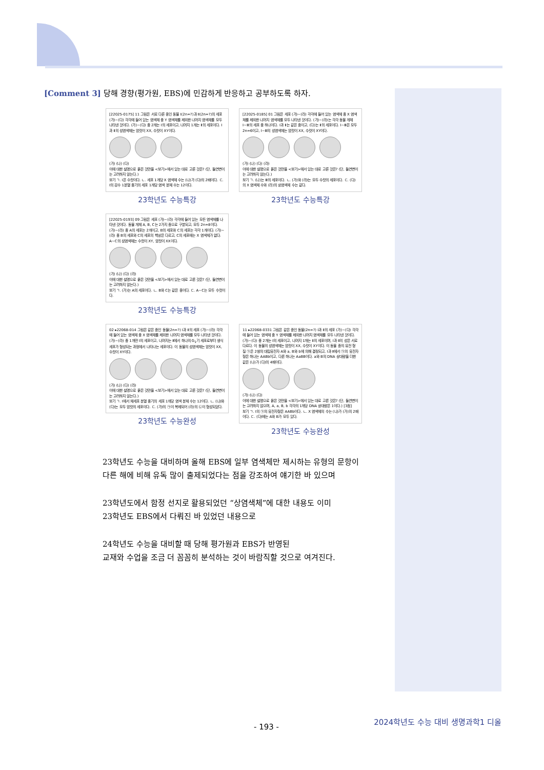[Comment 3] 당해 경향(평가원, EBS)에 민감하게 반응하고 공부하도록 하자.
[22025-0175] 11 그림은 서로 다른 종인 동물 Ⅰ(2n=?)과 Ⅱ(2n=?)의 세포 (가)~(다) 각각에 들어 있는 염색체 중 Y 염색체를 제외한 나머지 염색체를 모두 나타낸 것이다. (가)~(다) 중 2개는 Ⅰ의 세포이고, 나머지 1개는 Ⅱ의 세포이다. Ⅰ과 Ⅱ의 성염색체는 암컷이 XX, 수컷이 XY이다.
(가) (나) (다)
이에 대한 설명으로 옳은 것만을 <보기>에서 있는 대로 고른 것은? (단, 돌연변이는 고려하지 않는다.)
보기 ㄱ. Ⅰ은 수컷이다. ㄴ. 세포 1개당 X 염색체 수는 (나)가 (다)의 2배이다. ㄷ. Ⅰ의 감수 1분열 중기의 세포 1개당 염색 분체 수는 12이다.
23학년도 수능특강
[22025-0185] 01 그림은 세포 (가)~(라) 각각에 들어 있는 염색체 중 X 염색체를 제외한 나머지 염색체를 모두 나타낸 것이다. (가)~(라)는 각각 동물 개체 Ⅰ~Ⅲ의 세포 중 하나이다. Ⅰ과 Ⅱ는 같은 종이고, (다)는 Ⅱ의 세포이다. Ⅰ~Ⅲ은 모두 2n=6이고, Ⅰ~Ⅲ의 성염색체는 암컷이 XX, 수컷이 XY이다.
(가) (나) (다) (라)
이에 대한 설명으로 옳은 것만을 <보기>에서 있는 대로 고른 것은? (단, 돌연변이는 고려하지 않는다.)
보기 ㄱ. (나)는 Ⅲ의 세포이다. ㄴ. (가)와 (라)는 모두 수컷의 세포이다. ㄷ. (다)의 X 염색체 수와 (라)의 상염색체 수는 같다.
23학년도 수능특강
[22025-0193] 09 그림은 세포 (가)~(라) 각각에 들어 있는 모든 염색체를 나타낸 것이다. 동물 개체 A, B, C는 2가지 종으로 구분되고, 모두 2n=8이다. (가)~(라) 중 A의 세포는 2개이고, B의 세포와 C의 세포는 각각 1개이다. (가)~(라) 중 B의 세포와 C의 세포의 핵상은 다르고, C의 세포에는 X 염색체가 없다. A~C의 성염색체는 수컷이 XY, 암컷이 XX이다.
(가) (나) (다) (라)
이에 대한 설명으로 옳은 것만을 <보기>에서 있는 대로 고른 것은? (단, 돌연변이는 고려하지 않는다.)
보기 ㄱ. (가)는 A의 세포이다. ㄴ. B와 C는 같은 종이다. ㄷ. A~C는 모두 수컷이다.
23학년도 수능특강
02 ▸22068-014 그림은 같은 종인 동물(2n=?) Ⅰ과 Ⅱ의 세포 (가)~(라) 각각에 들어 있는 염색체 중 X 염색체를 제외한 나머지 염색체를 모두 나타낸 것이다. (가)~(라) 중 1개만 Ⅰ의 세포이고, 나머지는 Ⅱ에서 하나의 G<sub>1</sub>기 세포로부터 생식세포가 형성되는 과정에서 나타나는 세포이다. 이 동물의 성염색체는 암컷이 XX, 수컷이 XY이다.
(가) (나) (다) (라)
이에 대한 설명으로 옳은 것만을 <보기>에서 있는 대로 고른 것은? (단, 돌연변이는 고려하지 않는다.)
보기 ㄱ. Ⅰ에서 체세포 분열 중기의 세포 1개당 염색 분체 수는 12이다. ㄴ. (나)와 (다)는 모두 암컷의 세포이다. ㄷ. (가)의 ㉠이 복제되어 (라)의 ㉡이 형성되었다.
23학년도 수능완성
11 ▸22068-0331 그림은 같은 종인 동물(2n=?) Ⅰ과 Ⅱ의 세포 (가)~(다) 각각에 들어 있는 염색체 중 Y 염색체를 제외한 나머지 염색체를 모두 나타낸 것이다. (가)~(다) 중 2개는 Ⅰ의 세포이고, 나머지 1개는 Ⅱ의 세포이며, Ⅰ과 Ⅱ의 성은 서로 다르다. 이 동물의 성염색체는 암컷이 XX, 수컷이 XY이다. 이 동물 종의 유전 형질 ㉠은 2쌍의 대립유전자 A와 a, B와 b에 의해 결정되고, Ⅰ과 Ⅱ에서 ㉠의 유전자형은 하나는 AABb이고, 다른 하나는 AaBB이다. a와 B의 DNA 상대량을 더한 값은 (나)가 (다)의 4배이다.
(가) (나) (다)
이에 대한 설명으로 옳은 것만을 <보기>에서 있는 대로 고른 것은? (단, 돌연변이는 고려하지 않으며, A, a, B, b 각각의 1개당 DNA 상대량은 1이다.) [3점]
보기 ㄱ. Ⅰ의 ㉠의 유전자형은 AABb이다. ㄴ. X 염색체의 수는 (나)가 (가)의 2배이다. ㄷ. (다)에는 A와 B가 모두 있다.
23학년도 수능완성
23학년도 수능을 대비하며 올해 EBS에 일부 염색체만 제시하는 유형의 문항이
다른 해에 비해 유독 많이 출제되었다는 점을 강조하여 얘기한 바 있으며
23학년도에서 함정 선지로 활용되었던 “상염색체”에 대한 내용도 이미
23학년도 EBS에서 다뤄진 바 있었던 내용으로
24학년도 수능을 대비할 때 당해 평가원과 EBS가 반영된
교재와 수업을 조금 더 꼼꼼히 분석하는 것이 바람직할 것으로 여겨진다.
- 193 -
2024학년도 수능 대비 생명과학1 디올